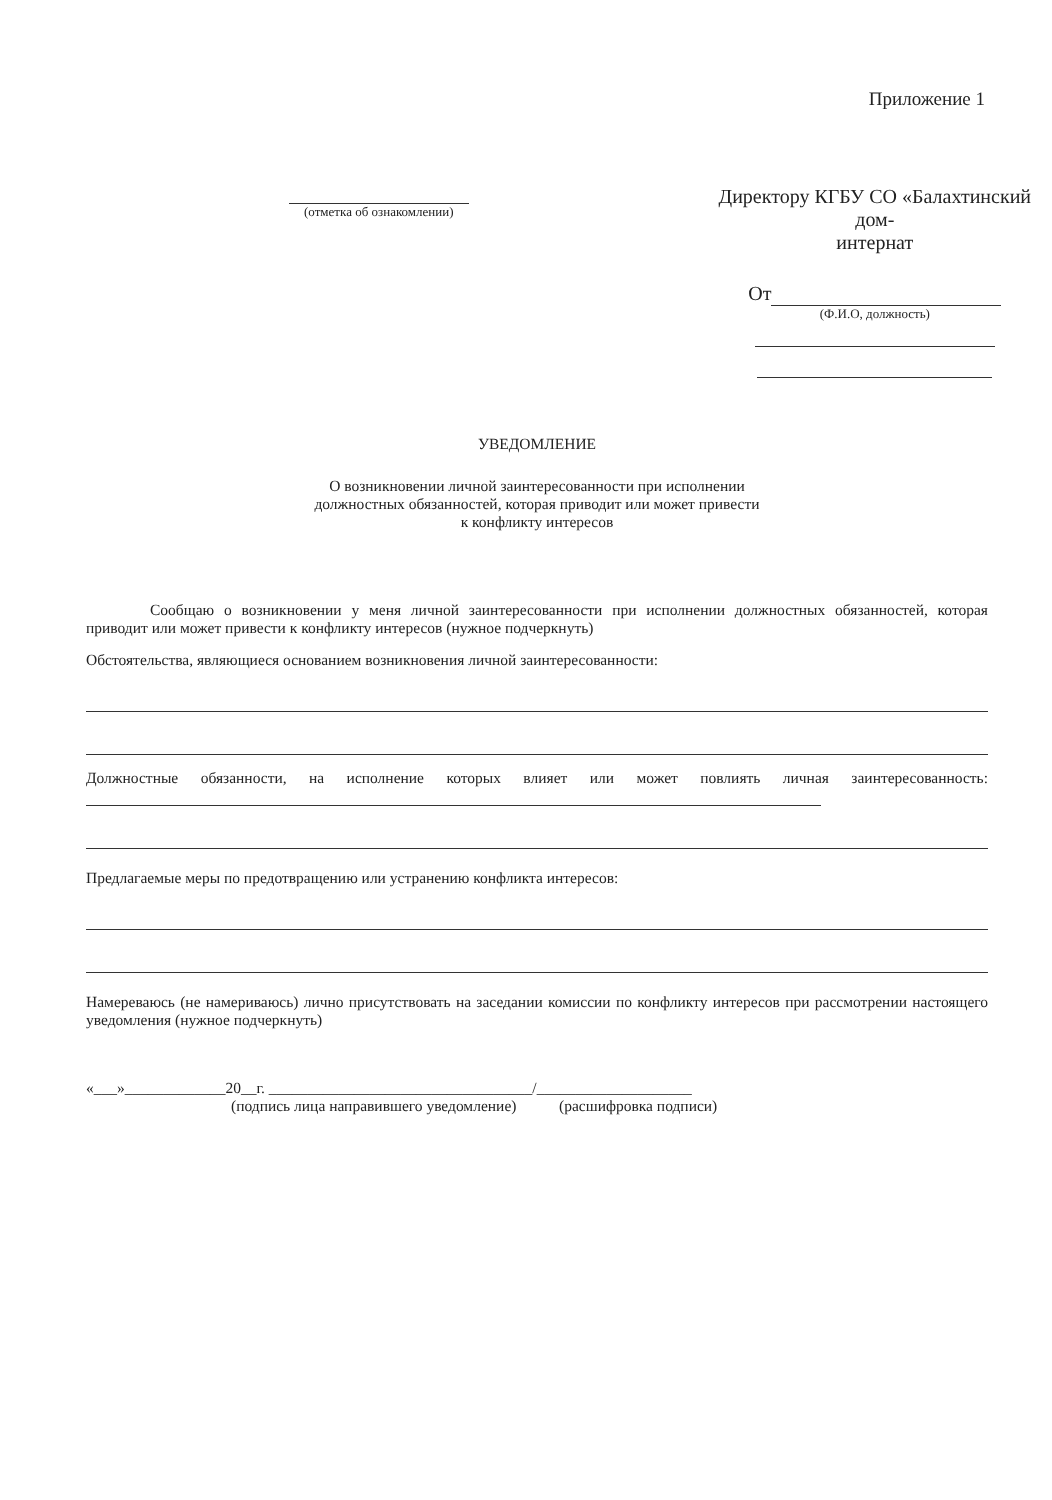Приложение 1
(отметка об ознакомлении)
Директору КГБУ СО «Балахтинский дом-
интернат
От
(Ф.И.О, должность)
УВЕДОМЛЕНИЕ
О возникновении личной заинтересованности при исполнении
должностных обязанностей, которая приводит или может привести
к конфликту интересов
Сообщаю о возникновении у меня личной заинтересованности при исполнении должностных обязанностей, которая приводит или может привести к конфликту интересов (нужное подчеркнуть)
Обстоятельства, являющиеся основанием возникновения личной заинтересованности:
Должностные обязанности, на исполнение которых влияет или может повлиять личная заинтересованность:
Предлагаемые меры по предотвращению или устранению конфликта интересов:
Намереваюсь (не намериваюсь) лично присутствовать на заседании комиссии по конфликту интересов при рассмотрении настоящего уведомления (нужное подчеркнуть)
«___»_____________20__г. __________________________________/____________________
(подпись лица направившего уведомление) (расшифровка подписи)